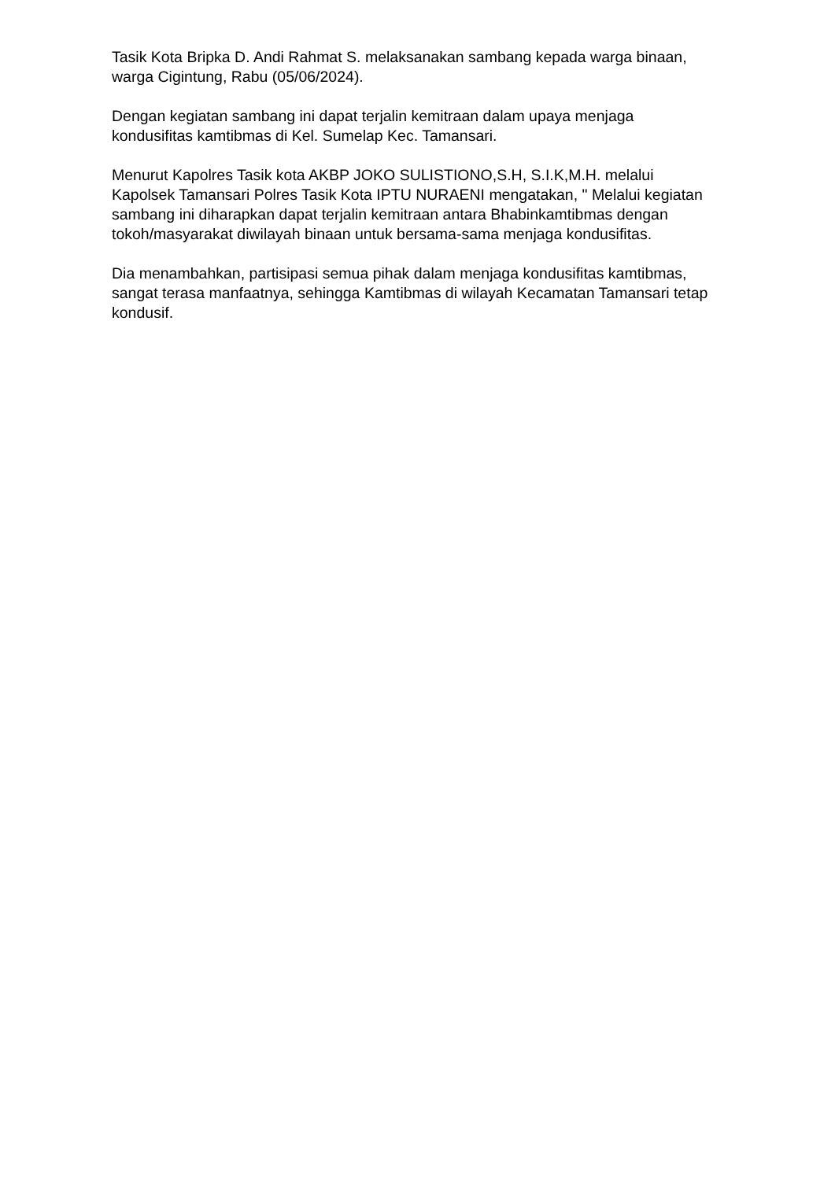Tasik Kota Bripka D. Andi Rahmat S. melaksanakan sambang kepada warga binaan, warga Cigintung, Rabu (05/06/2024).
Dengan kegiatan sambang ini dapat terjalin kemitraan dalam upaya menjaga kondusifitas kamtibmas di Kel. Sumelap Kec. Tamansari.
Menurut Kapolres Tasik kota AKBP JOKO SULISTIONO,S.H, S.I.K,M.H. melalui Kapolsek Tamansari Polres Tasik Kota IPTU NURAENI mengatakan, " Melalui kegiatan sambang ini diharapkan dapat terjalin kemitraan antara Bhabinkamtibmas dengan tokoh/masyarakat diwilayah binaan untuk bersama-sama menjaga kondusifitas.
Dia menambahkan, partisipasi semua pihak dalam menjaga kondusifitas kamtibmas, sangat terasa manfaatnya, sehingga Kamtibmas di wilayah Kecamatan Tamansari tetap kondusif.